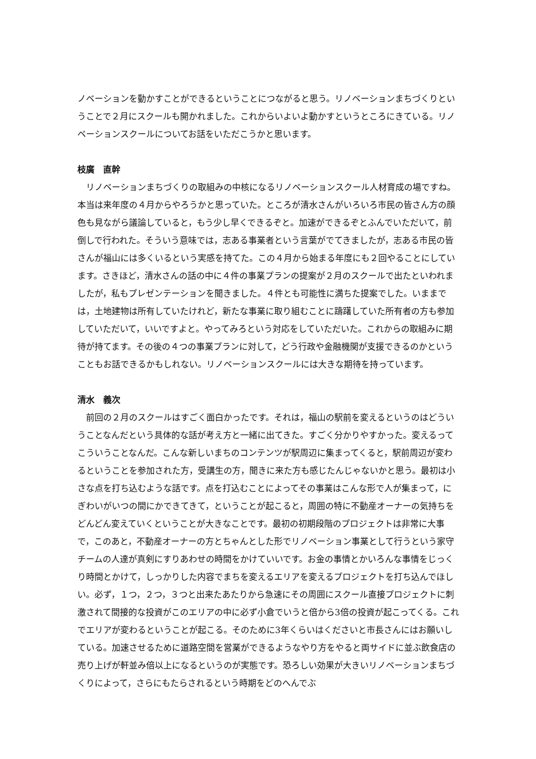ノベーションを動かすことができるということにつながると思う。リノベーションまちづくりということで２月にスクールも開かれました。これからいよいよ動かすというところにきている。リノベーションスクールについてお話をいただこうかと思います。
枝廣　直幹
　リノベーションまちづくりの取組みの中核になるリノベーションスクール人材育成の場ですね。本当は来年度の４月からやろうかと思っていた。ところが清水さんがいろいろ市民の皆さん方の顔色も見ながら議論していると，もう少し早くできるぞと。加速ができるぞとふんでいただいて，前倒しで行われた。そういう意味では，志ある事業者という言葉がでてきましたが，志ある市民の皆さんが福山には多くいるという実感を持てた。この４月から始まる年度にも２回やることにしています。さきほど，清水さんの話の中に４件の事業プランの提案が２月のスクールで出たといわれましたが，私もプレゼンテーションを聞きました。４件とも可能性に満ちた提案でした。いままでは，土地建物は所有していたけれど，新たな事業に取り組むことに躊躇していた所有者の方も参加していただいて，いいですよと。やってみろという対応をしていただいた。これからの取組みに期待が持てます。その後の４つの事業プランに対して，どう行政や金融機関が支援できるのかということもお話できるかもしれない。リノベーションスクールには大きな期待を持っています。
清水　義次
　前回の２月のスクールはすごく面白かったです。それは，福山の駅前を変えるというのはどういうことなんだという具体的な話が考え方と一緒に出てきた。すごく分かりやすかった。変えるってこういうことなんだ。こんな新しいまちのコンテンツが駅周辺に集まってくると，駅前周辺が変わるということを参加された方，受講生の方，聞きに来た方も感じたんじゃないかと思う。最初は小さな点を打ち込むような話です。点を打込むことによってその事業はこんな形で人が集まって，にぎわいがいつの間にかできてきて，ということが起こると，周囲の特に不動産オーナーの気持ちをどんどん変えていくということが大きなことです。最初の初期段階のプロジェクトは非常に大事で，このあと，不動産オーナーの方とちゃんとした形でリノベーション事業として行うという家守チームの人達が真剣にすりあわせの時間をかけていいです。お金の事情とかいろんな事情をじっくり時間とかけて，しっかりした内容でまちを変えるエリアを変えるプロジェクトを打ち込んでほしい。必ず，１つ，２つ，３つと出来たあたりから急速にその周囲にスクール直接プロジェクトに刺激されて間接的な投資がこのエリアの中に必ず小倉でいうと倍から3倍の投資が起こってくる。これでエリアが変わるということが起こる。そのために3年くらいはくださいと市長さんにはお願いしている。加速させるために道路空間を営業ができるようなやり方をやると両サイドに並ぶ飲食店の売り上げが軒並み倍以上になるというのが実態です。恐ろしい効果が大きいリノベーションまちづくりによって，さらにもたらされるという時期をどのへんでぶ